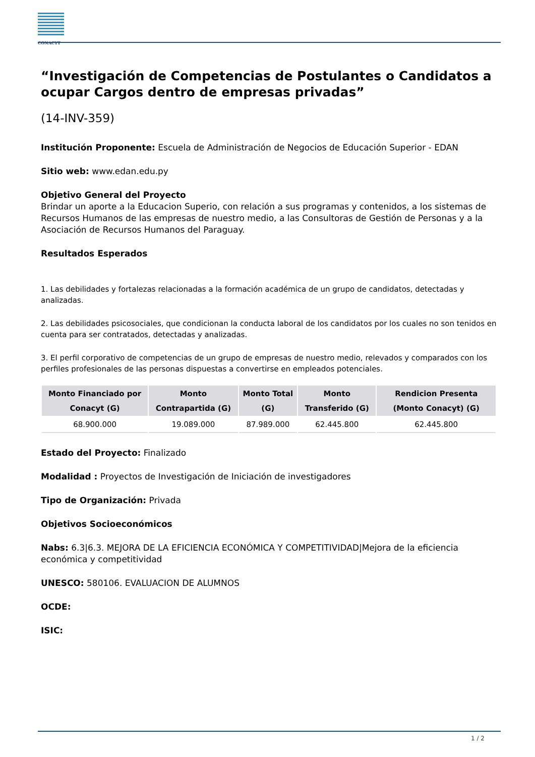CONACYT
“Investigación de Competencias de Postulantes o Candidatos a ocupar Cargos dentro de empresas privadas”
(14-INV-359)
Institución Proponente: Escuela de Administración de Negocios de Educación Superior - EDAN
Sitio web: www.edan.edu.py
Objetivo General del Proyecto
Brindar un aporte a la Educacion Superio, con relación a sus programas y contenidos, a los sistemas de Recursos Humanos de las empresas de nuestro medio, a las Consultoras de Gestión de Personas y a la Asociación de Recursos Humanos del Paraguay.
Resultados Esperados
1. Las debilidades y fortalezas relacionadas a la formación académica de un grupo de candidatos, detectadas y analizadas.
2. Las debilidades psicosociales, que condicionan la conducta laboral de los candidatos por los cuales no son tenidos en cuenta para ser contratados, detectadas y analizadas.
3. El perfil corporativo de competencias de un grupo de empresas de nuestro medio, relevados y comparados con los perfiles profesionales de las personas dispuestas a convertirse en empleados potenciales.
| Monto Financiado por Conacyt (G) | Monto Contrapartida (G) | Monto Total (G) | Monto Transferido (G) | Rendicion Presenta (Monto Conacyt) (G) |
| --- | --- | --- | --- | --- |
| 68.900.000 | 19.089.000 | 87.989.000 | 62.445.800 | 62.445.800 |
Estado del Proyecto: Finalizado
Modalidad : Proyectos de Investigación de Iniciación de investigadores
Tipo de Organización: Privada
Objetivos Socioeconómicos
Nabs: 6.3|6.3. MEJORA DE LA EFICIENCIA ECONÓMICA Y COMPETITIVIDAD|Mejora de la eficiencia económica y competitividad
UNESCO: 580106. EVALUACION DE ALUMNOS
OCDE:
ISIC:
1 / 2